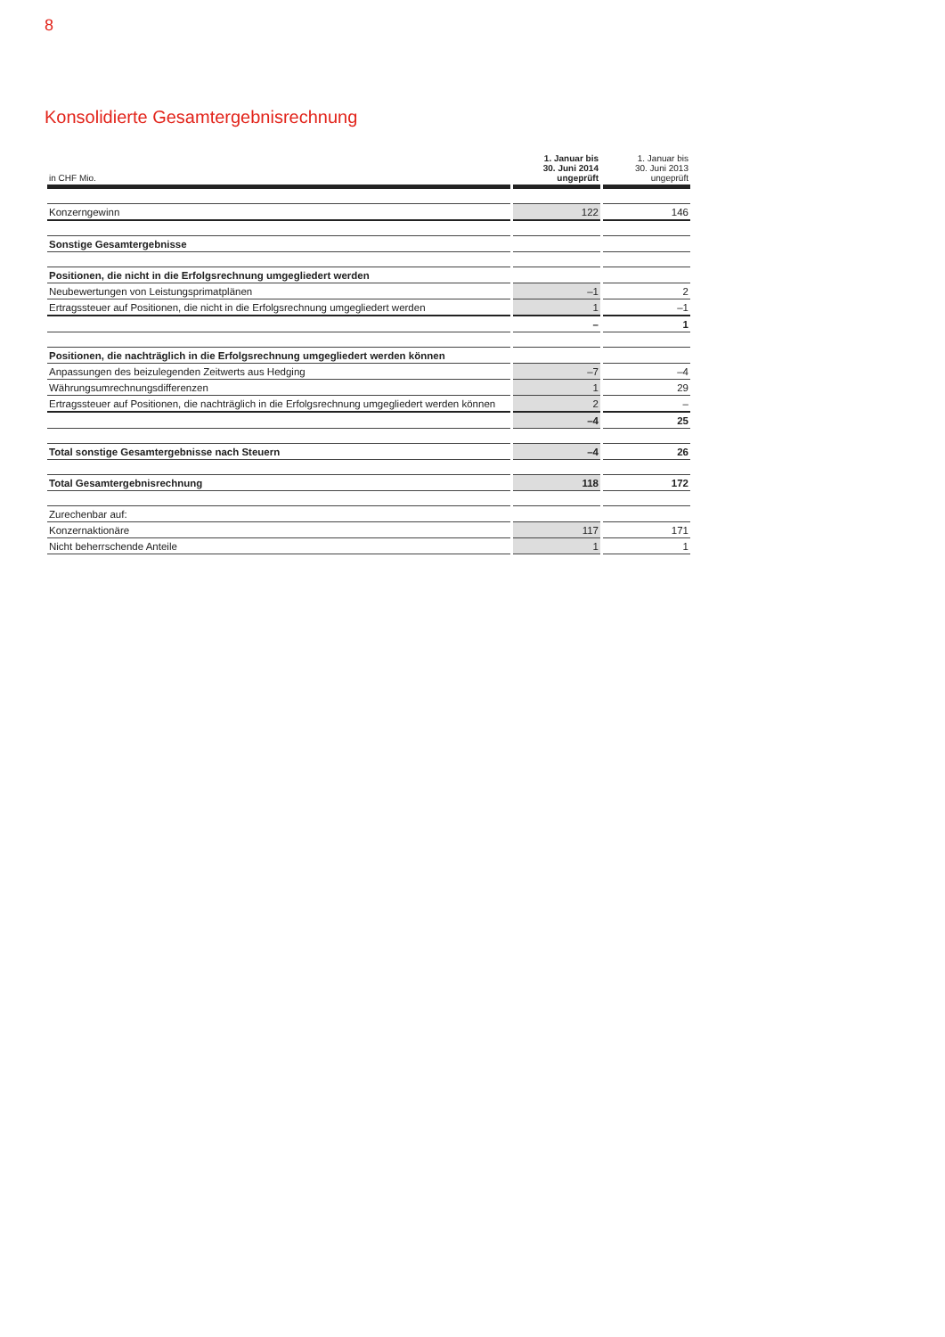8
Konsolidierte Gesamtergebnisrechnung
| in CHF Mio. | 1. Januar bis 30. Juni 2014 ungeprüft | 1. Januar bis 30. Juni 2013 ungeprüft |
| --- | --- | --- |
| Konzerngewinn | 122 | 146 |
| Sonstige Gesamtergebnisse | | |
| Positionen, die nicht in die Erfolgsrechnung umgegliedert werden | | |
| Neubewertungen von Leistungsprimatplänen | –1 | 2 |
| Ertragssteuer auf Positionen, die nicht in die Erfolgsrechnung umgegliedert werden | 1 | –1 |
| | – | 1 |
| Positionen, die nachträglich in die Erfolgsrechnung umgegliedert werden können | | |
| Anpassungen des beizulegenden Zeitwerts aus Hedging | –7 | –4 |
| Währungsumrechnungsdifferenzen | 1 | 29 |
| Ertragssteuer auf Positionen, die nachträglich in die Erfolgsrechnung umgegliedert werden können | 2 | – |
| | –4 | 25 |
| Total sonstige Gesamtergebnisse nach Steuern | –4 | 26 |
| Total Gesamtergebnisrechnung | 118 | 172 |
| Zurechenbar auf: | | |
| Konzernaktionäre | 117 | 171 |
| Nicht beherrschende Anteile | 1 | 1 |